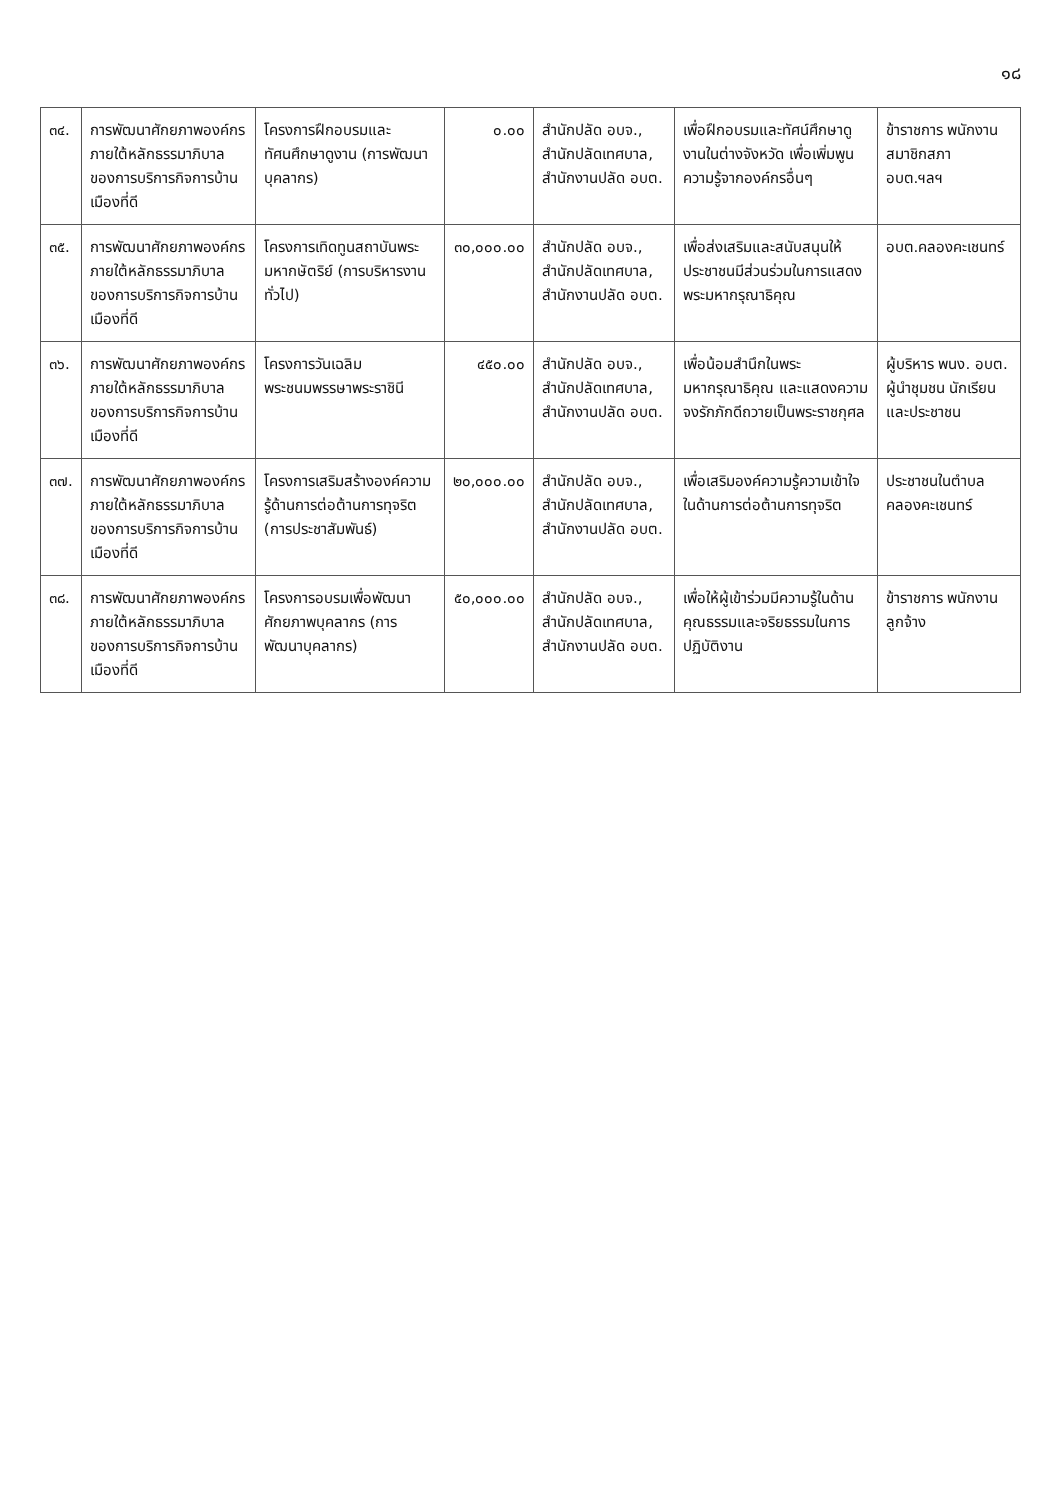๑๘
| ๓๔. | การพัฒนาศักยภาพองค์กร ภายใต้หลักธรรมาภิบาลของการบริการกิจการบ้านเมืองที่ดี | โครงการฝึกอบรมและทัศนศึกษาดูงาน (การพัฒนาบุคลากร) | ๐.๐๐ | สำนักปลัด อบจ., สำนักปลัดเทศบาล, สำนักงานปลัด อบต. | เพื่อฝึกอบรมและทัศน์ศึกษาดูงานในต่างจังหวัด เพื่อเพิ่มพูนความรู้จากองค์กรอื่นๆ | ข้าราชการ พนักงาน สมาชิกสภา อบต.ฯลฯ |
| ๓๕. | การพัฒนาศักยภาพองค์กร ภายใต้หลักธรรมาภิบาลของการบริการกิจการบ้านเมืองที่ดี | โครงการเทิดทูนสถาบันพระมหากษัตริย์ (การบริหารงานทั่วไป) | ๓๐,๐๐๐.๐๐ | สำนักปลัด อบจ., สำนักปลัดเทศบาล, สำนักงานปลัด อบต. | เพื่อส่งเสริมและสนับสนุนให้ประชาชนมีส่วนร่วมในการแสดงพระมหากรุณาธิคุณ | อบต.คลองคะเชนทร์ |
| ๓๖. | การพัฒนาศักยภาพองค์กร ภายใต้หลักธรรมาภิบาลของการบริการกิจการบ้านเมืองที่ดี | โครงการวันเฉลิมพระชนมพรรษาพระราชินี | ๔๕๐.๐๐ | สำนักปลัด อบจ., สำนักปลัดเทศบาล, สำนักงานปลัด อบต. | เพื่อน้อมสำนึกในพระมหากรุณาธิคุณ และแสดงความจงรักภักดีถวายเป็นพระราชกุศล | ผู้บริหาร พนง. อบต. ผู้นำชุมชน นักเรียนและประชาชน |
| ๓๗. | การพัฒนาศักยภาพองค์กร ภายใต้หลักธรรมาภิบาลของการบริการกิจการบ้านเมืองที่ดี | โครงการเสริมสร้างองค์ความรู้ด้านการต่อต้านการทุจริต (การประชาสัมพันธ์) | ๒๐,๐๐๐.๐๐ | สำนักปลัด อบจ., สำนักปลัดเทศบาล, สำนักงานปลัด อบต. | เพื่อเสริมองค์ความรู้ความเข้าใจในด้านการต่อต้านการทุจริต | ประชาชนในตำบลคลองคะเชนทร์ |
| ๓๘. | การพัฒนาศักยภาพองค์กร ภายใต้หลักธรรมาภิบาลของการบริการกิจการบ้านเมืองที่ดี | โครงการอบรมเพื่อพัฒนาศักยภาพบุคลากร (การพัฒนาบุคลากร) | ๕๐,๐๐๐.๐๐ | สำนักปลัด อบจ., สำนักปลัดเทศบาล, สำนักงานปลัด อบต. | เพื่อให้ผู้เข้าร่วมมีความรู้ในด้านคุณธรรมและจริยธรรมในการปฏิบัติงาน | ข้าราชการ พนักงาน ลูกจ้าง |